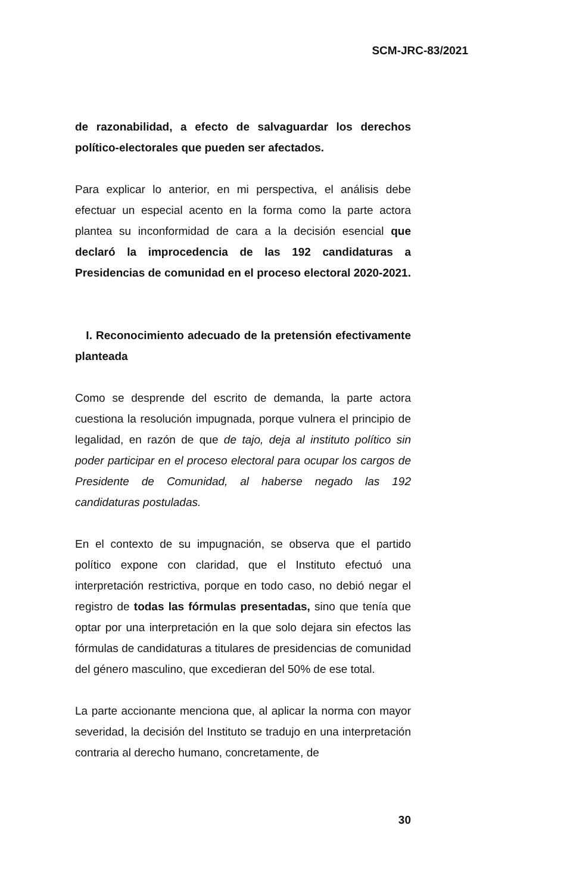SCM-JRC-83/2021
de razonabilidad, a efecto de salvaguardar los derechos político-electorales que pueden ser afectados.
Para explicar lo anterior, en mi perspectiva, el análisis debe efectuar un especial acento en la forma como la parte actora plantea su inconformidad de cara a la decisión esencial que declaró la improcedencia de las 192 candidaturas a Presidencias de comunidad en el proceso electoral 2020-2021.
I. Reconocimiento adecuado de la pretensión efectivamente planteada
Como se desprende del escrito de demanda, la parte actora cuestiona la resolución impugnada, porque vulnera el principio de legalidad, en razón de que de tajo, deja al instituto político sin poder participar en el proceso electoral para ocupar los cargos de Presidente de Comunidad, al haberse negado las 192 candidaturas postuladas.
En el contexto de su impugnación, se observa que el partido político expone con claridad, que el Instituto efectuó una interpretación restrictiva, porque en todo caso, no debió negar el registro de todas las fórmulas presentadas, sino que tenía que optar por una interpretación en la que solo dejara sin efectos las fórmulas de candidaturas a titulares de presidencias de comunidad del género masculino, que excedieran del 50% de ese total.
La parte accionante menciona que, al aplicar la norma con mayor severidad, la decisión del Instituto se tradujo en una interpretación contraria al derecho humano, concretamente, de
30